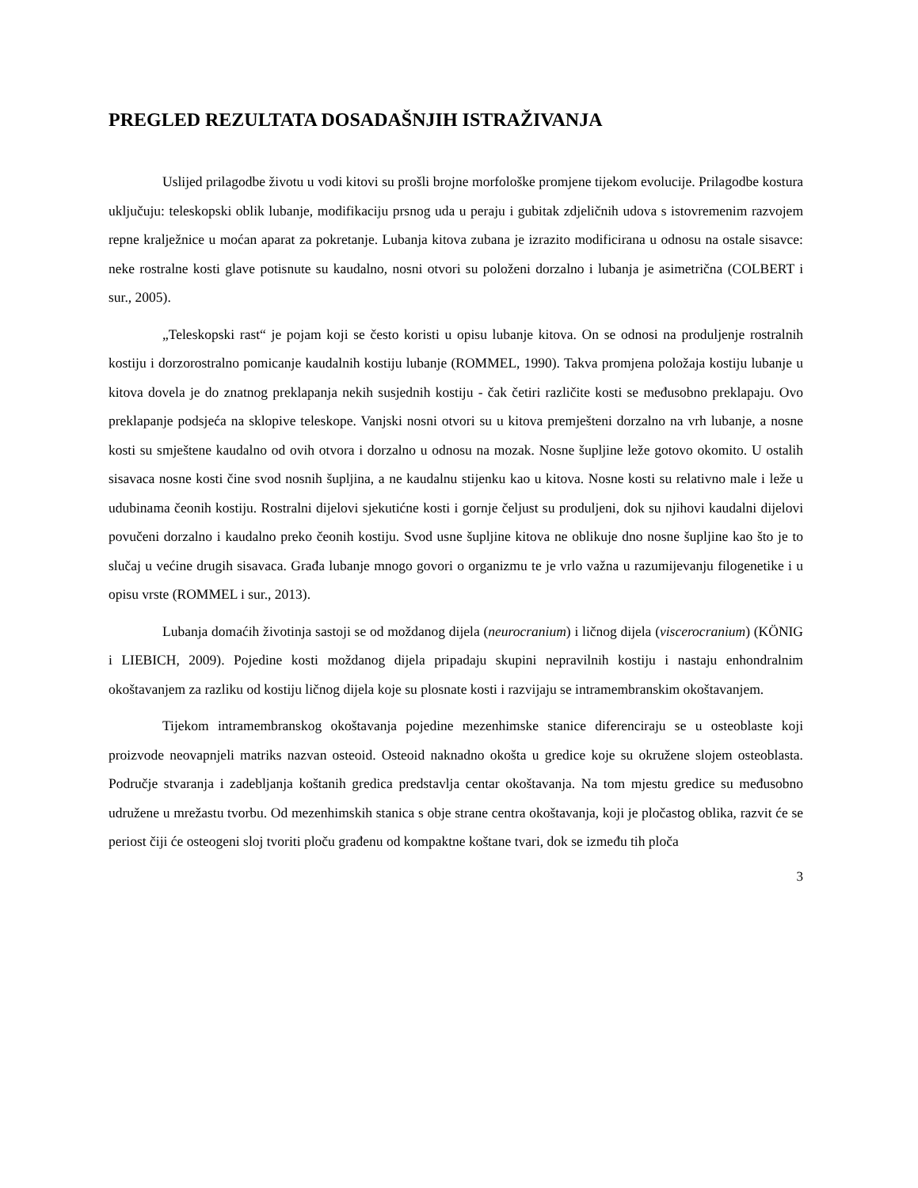PREGLED REZULTATA DOSADAŠNJIH ISTRAŽIVANJA
Uslijed prilagodbe životu u vodi kitovi su prošli brojne morfološke promjene tijekom evolucije. Prilagodbe kostura uključuju: teleskopski oblik lubanje, modifikaciju prsnog uda u peraju i gubitak zdjeličnih udova s istovremenim razvojem repne kralježnice u moćan aparat za pokretanje. Lubanja kitova zubana je izrazito modificirana u odnosu na ostale sisavce: neke rostralne kosti glave potisnute su kaudalno, nosni otvori su položeni dorzalno i lubanja je asimetrična (COLBERT i sur., 2005).
„Teleskopski rast“ je pojam koji se često koristi u opisu lubanje kitova. On se odnosi na produljenje rostralnih kostiju i dorzorostralno pomicanje kaudalnih kostiju lubanje (ROMMEL, 1990). Takva promjena položaja kostiju lubanje u kitova dovela je do znatnog preklapanja nekih susjednih kostiju - čak četiri različite kosti se međusobno preklapaju. Ovo preklapanje podsjeća na sklopive teleskope. Vanjski nosni otvori su u kitova premješteni dorzalno na vrh lubanje, a nosne kosti su smještene kaudalno od ovih otvora i dorzalno u odnosu na mozak. Nosne šupljine leže gotovo okomito. U ostalih sisavaca nosne kosti čine svod nosnih šupljina, a ne kaudalnu stijenku kao u kitova. Nosne kosti su relativno male i leže u udubinama čeonih kostiju. Rostralni dijelovi sjekutićne kosti i gornje čeljust su produljeni, dok su njihovi kaudalni dijelovi povučeni dorzalno i kaudalno preko čeonih kostiju. Svod usne šupljine kitova ne oblikuje dno nosne šupljine kao što je to slučaj u većine drugih sisavaca. Građa lubanje mnogo govori o organizmu te je vrlo važna u razumijevanju filogenetike i u opisu vrste (ROMMEL i sur., 2013).
Lubanja domaćih životinja sastoji se od moždanog dijela (neurocranium) i ličnog dijela (viscerocranium) (KÖNIG i LIEBICH, 2009). Pojedine kosti moždanog dijela pripadaju skupini nepravilnih kostiju i nastaju enhondralnim okoštavanjem za razliku od kostiju ličnog dijela koje su plosnate kosti i razvijaju se intramembranskim okoštavanjem.
Tijekom intramembranskog okoštavanja pojedine mezenhimske stanice diferenciraju se u osteoblaste koji proizvode neovapnjeli matriks nazvan osteoid. Osteoid naknadno okošta u gredice koje su okružene slojem osteoblasta. Područje stvaranja i zadebljanja koštanih gredica predstavlja centar okoštavanja. Na tom mjestu gredice su međusobno udružene u mrežastu tvorbu. Od mezenhimskih stanica s obje strane centra okoštavanja, koji je pločastog oblika, razvit će se periost čiji će osteogeni sloj tvoriti ploču građenu od kompaktne koštane tvari, dok se između tih ploča
3